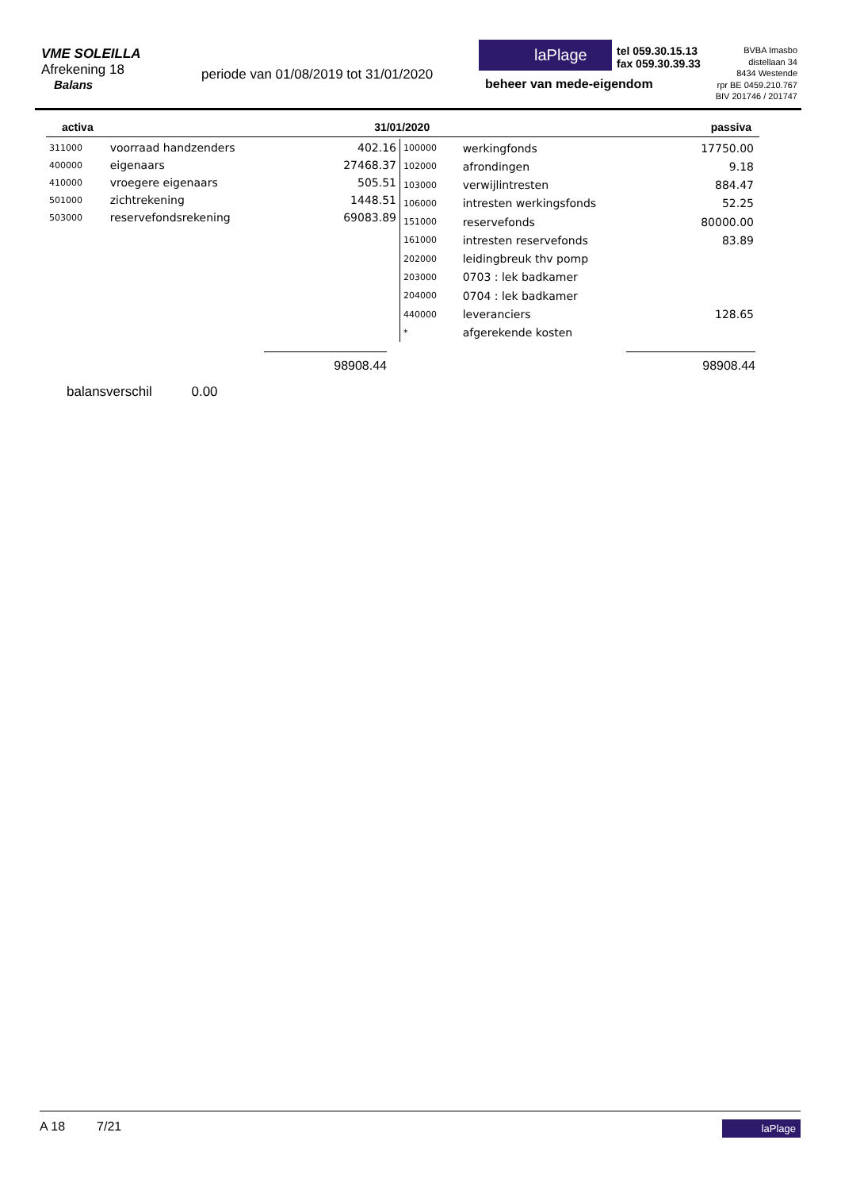VME SOLEILLA
Afrekening 18
Balans
periode van 01/08/2019 tot 31/01/2020
laPlage
beheer van mede-eigendom
tel 059.30.15.13
fax 059.30.39.33
BVBA Imasbo
distellaan 34
8434 Westende
rpr BE 0459.210.767
BIV 201746 / 201747
activa 31/01/2020 passiva
| 311000 | voorraad handzenders | 402.16 |
| 400000 | eigenaars | 27468.37 |
| 410000 | vroegere eigenaars | 505.51 |
| 501000 | zichtrekening | 1448.51 |
| 503000 | reservefondsrekening | 69083.89 |
| 100000 | werkingfonds | 17750.00 |
| 102000 | afrondingen | 9.18 |
| 103000 | verwijlintresten | 884.47 |
| 106000 | intresten werkingsfonds | 52.25 |
| 151000 | reservefonds | 80000.00 |
| 161000 | intresten reservefonds | 83.89 |
| 202000 | leidingbreuk thv pomp | |
| 203000 | 0703 : lek badkamer | |
| 204000 | 0704 : lek badkamer | |
| 440000 | leveranciers | 128.65 |
| * | afgerekende kosten | |
98908.44 98908.44
balansverschil 0.00
A 18 7/21 laPlage